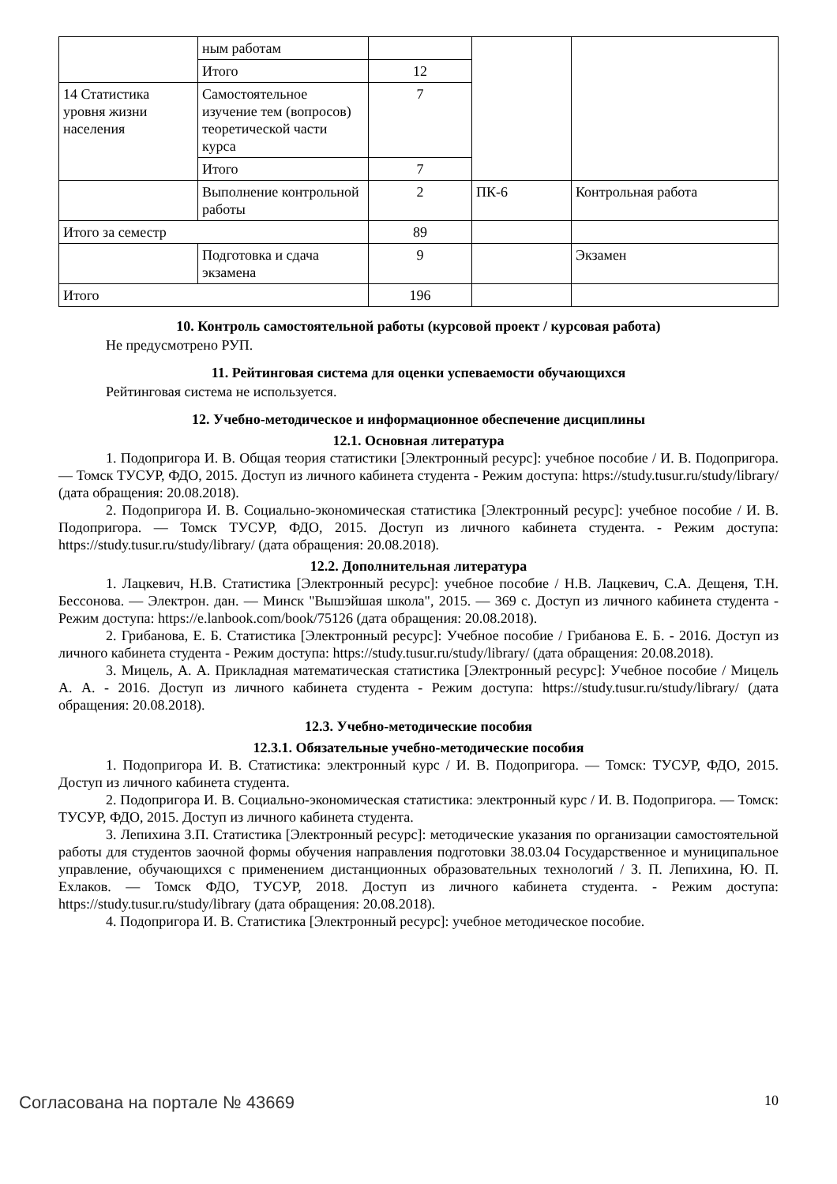| | ным работам | | | |
| | Итого | 12 | | |
| 14 Статистика уровня жизни населения | Самостоятельное изучение тем (вопросов) теоретической части курса | 7 | | |
| | Итого | 7 | | |
| | Выполнение контрольной работы | 2 | ПК-6 | Контрольная работа |
| Итого за семестр | | 89 | | |
| | Подготовка и сдача экзамена | 9 | | Экзамен |
| Итого | | 196 | | |
10. Контроль самостоятельной работы (курсовой проект / курсовая работа)
Не предусмотрено РУП.
11. Рейтинговая система для оценки успеваемости обучающихся
Рейтинговая система не используется.
12. Учебно-методическое и информационное обеспечение дисциплины
12.1. Основная литература
1. Подопригора И. В. Общая теория статистики [Электронный ресурс]: учебное пособие / И. В. Подопригора. — Томск ТУСУР, ФДО, 2015. Доступ из личного кабинета студента - Режим доступа: https://study.tusur.ru/study/library/ (дата обращения: 20.08.2018).
2. Подопригора И. В. Социально-экономическая статистика [Электронный ресурс]: учебное пособие / И. В. Подопригора. — Томск ТУСУР, ФДО, 2015. Доступ из личного кабинета студента. - Режим доступа: https://study.tusur.ru/study/library/ (дата обращения: 20.08.2018).
12.2. Дополнительная литература
1. Лацкевич, Н.В. Статистика [Электронный ресурс]: учебное пособие / Н.В. Лацкевич, С.А. Дещеня, Т.Н. Бессонова. — Электрон. дан. — Минск "Вышэйшая школа", 2015. — 369 с. Доступ из личного кабинета студента - Режим доступа: https://e.lanbook.com/book/75126 (дата обращения: 20.08.2018).
2. Грибанова, Е. Б. Статистика [Электронный ресурс]: Учебное пособие / Грибанова Е. Б. - 2016. Доступ из личного кабинета студента - Режим доступа: https://study.tusur.ru/study/library/ (дата обращения: 20.08.2018).
3. Мицель, А. А. Прикладная математическая статистика [Электронный ресурс]: Учебное пособие / Мицель А. А. - 2016. Доступ из личного кабинета студента - Режим доступа: https://study.tusur.ru/study/library/ (дата обращения: 20.08.2018).
12.3. Учебно-методические пособия
12.3.1. Обязательные учебно-методические пособия
1. Подопригора И. В. Статистика: электронный курс / И. В. Подопригора. — Томск: ТУСУР, ФДО, 2015. Доступ из личного кабинета студента.
2. Подопригора И. В. Социально-экономическая статистика: электронный курс / И. В. Подопригора. — Томск: ТУСУР, ФДО, 2015. Доступ из личного кабинета студента.
3. Лепихина З.П. Статистика [Электронный ресурс]: методические указания по организации самостоятельной работы для студентов заочной формы обучения направления подготовки 38.03.04 Государственное и муниципальное управление, обучающихся с применением дистанционных образовательных технологий / З. П. Лепихина, Ю. П. Ехлаков. — Томск ФДО, ТУСУР, 2018. Доступ из личного кабинета студента. - Режим доступа: https://study.tusur.ru/study/library (дата обращения: 20.08.2018).
4. Подопригора И. В. Статистика [Электронный ресурс]: учебное методическое пособие.
Согласована на портале № 43669 10